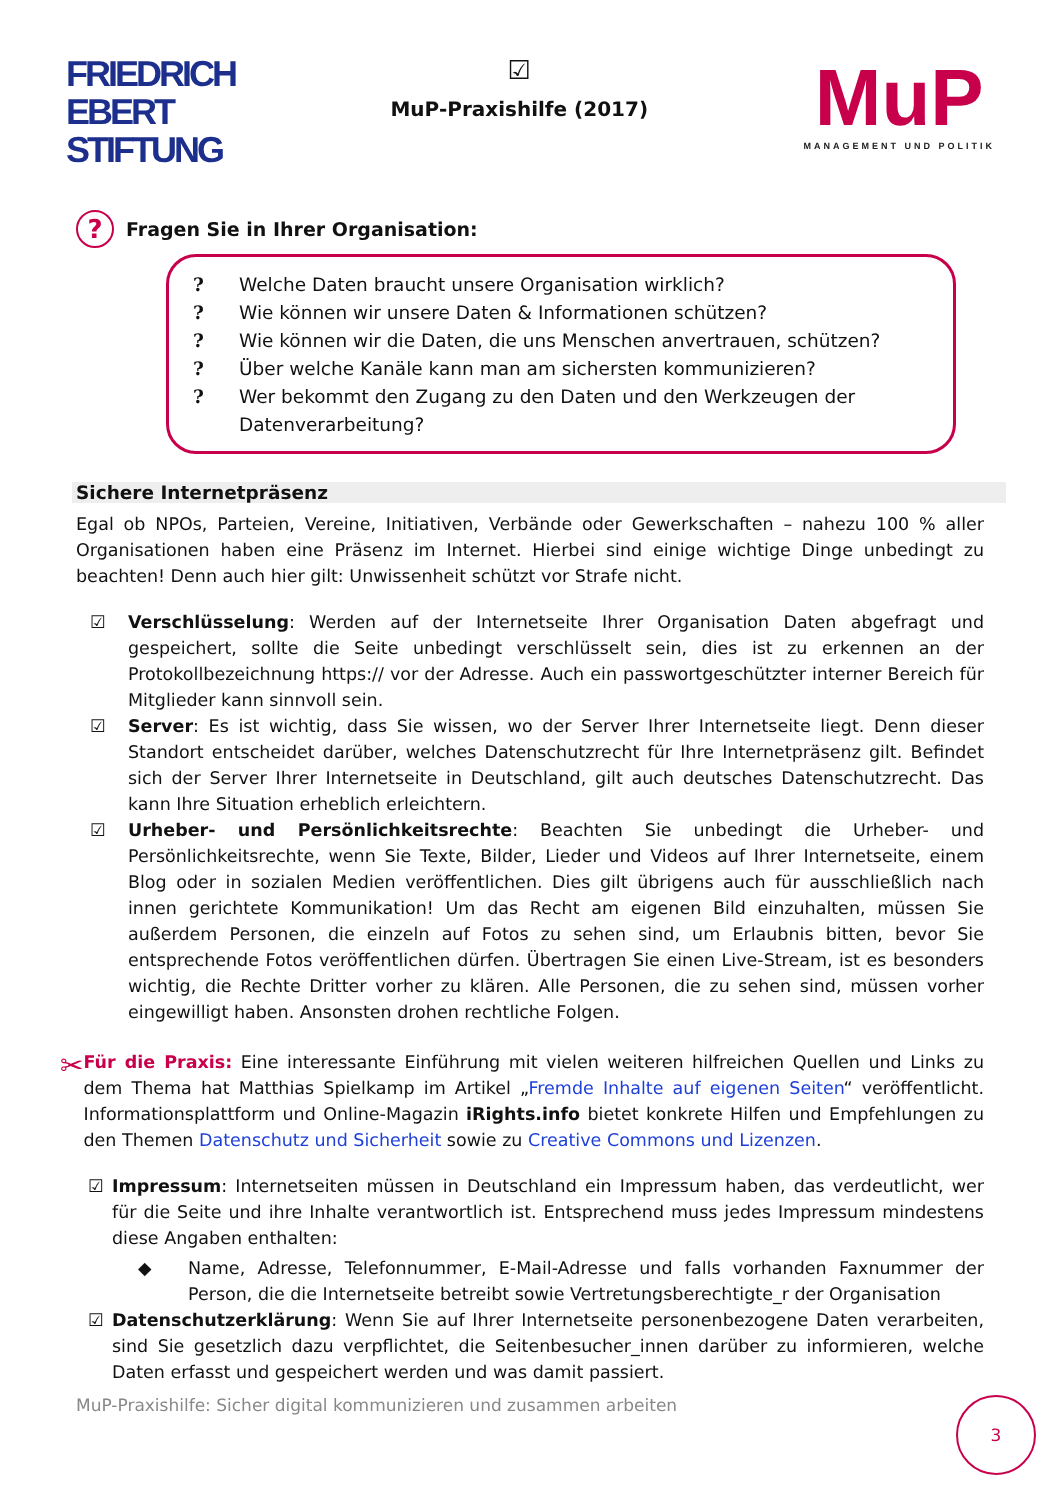FRIEDRICH
EBERT
STIFTUNG
☑
MuP-Praxishilfe (2017)
MuP
MANAGEMENT UND POLITIK
? Fragen Sie in Ihrer Organisation:
? Welche Daten braucht unsere Organisation wirklich?
? Wie können wir unsere Daten & Informationen schützen?
? Wie können wir die Daten, die uns Menschen anvertrauen, schützen?
? Über welche Kanäle kann man am sichersten kommunizieren?
? Wer bekommt den Zugang zu den Daten und den Werkzeugen der Datenverarbeitung?
Sichere Internetpräsenz
Egal ob NPOs, Parteien, Vereine, Initiativen, Verbände oder Gewerkschaften – nahezu 100 % aller Organisationen haben eine Präsenz im Internet. Hierbei sind einige wichtige Dinge unbedingt zu beachten! Denn auch hier gilt: Unwissenheit schützt vor Strafe nicht.
☑ Verschlüsselung: Werden auf der Internetseite Ihrer Organisation Daten abgefragt und gespeichert, sollte die Seite unbedingt verschlüsselt sein, dies ist zu erkennen an der Protokollbezeichnung https:// vor der Adresse. Auch ein passwortgeschützter interner Bereich für Mitglieder kann sinnvoll sein.
☑ Server: Es ist wichtig, dass Sie wissen, wo der Server Ihrer Internetseite liegt. Denn dieser Standort entscheidet darüber, welches Datenschutzrecht für Ihre Internetpräsenz gilt. Befindet sich der Server Ihrer Internetseite in Deutschland, gilt auch deutsches Datenschutzrecht. Das kann Ihre Situation erheblich erleichtern.
☑ Urheber- und Persönlichkeitsrechte: Beachten Sie unbedingt die Urheber- und Persönlichkeitsrechte, wenn Sie Texte, Bilder, Lieder und Videos auf Ihrer Internetseite, einem Blog oder in sozialen Medien veröffentlichen. Dies gilt übrigens auch für ausschließlich nach innen gerichtete Kommunikation! Um das Recht am eigenen Bild einzuhalten, müssen Sie außerdem Personen, die einzeln auf Fotos zu sehen sind, um Erlaubnis bitten, bevor Sie entsprechende Fotos veröffentlichen dürfen. Übertragen Sie einen Live-Stream, ist es besonders wichtig, die Rechte Dritter vorher zu klären. Alle Personen, die zu sehen sind, müssen vorher eingewilligt haben. Ansonsten drohen rechtliche Folgen.
✂
Für die Praxis: Eine interessante Einführung mit vielen weiteren hilfreichen Quellen und Links zu dem Thema hat Matthias Spielkamp im Artikel „Fremde Inhalte auf eigenen Seiten“ veröffentlicht. Informationsplattform und Online-Magazin iRights.info bietet konkrete Hilfen und Empfehlungen zu den Themen Datenschutz und Sicherheit sowie zu Creative Commons und Lizenzen.
☑ Impressum: Internetseiten müssen in Deutschland ein Impressum haben, das verdeutlicht, wer für die Seite und ihre Inhalte verantwortlich ist. Entsprechend muss jedes Impressum mindestens diese Angaben enthalten:
◆ Name, Adresse, Telefonnummer, E-Mail-Adresse und falls vorhanden Faxnummer der Person, die die Internetseite betreibt sowie Vertretungsberechtigte_r der Organisation
☑ Datenschutzerklärung: Wenn Sie auf Ihrer Internetseite personenbezogene Daten verarbeiten, sind Sie gesetzlich dazu verpflichtet, die Seitenbesucher_innen darüber zu informieren, welche Daten erfasst und gespeichert werden und was damit passiert.
MuP-Praxishilfe: Sicher digital kommunizieren und zusammen arbeiten
3